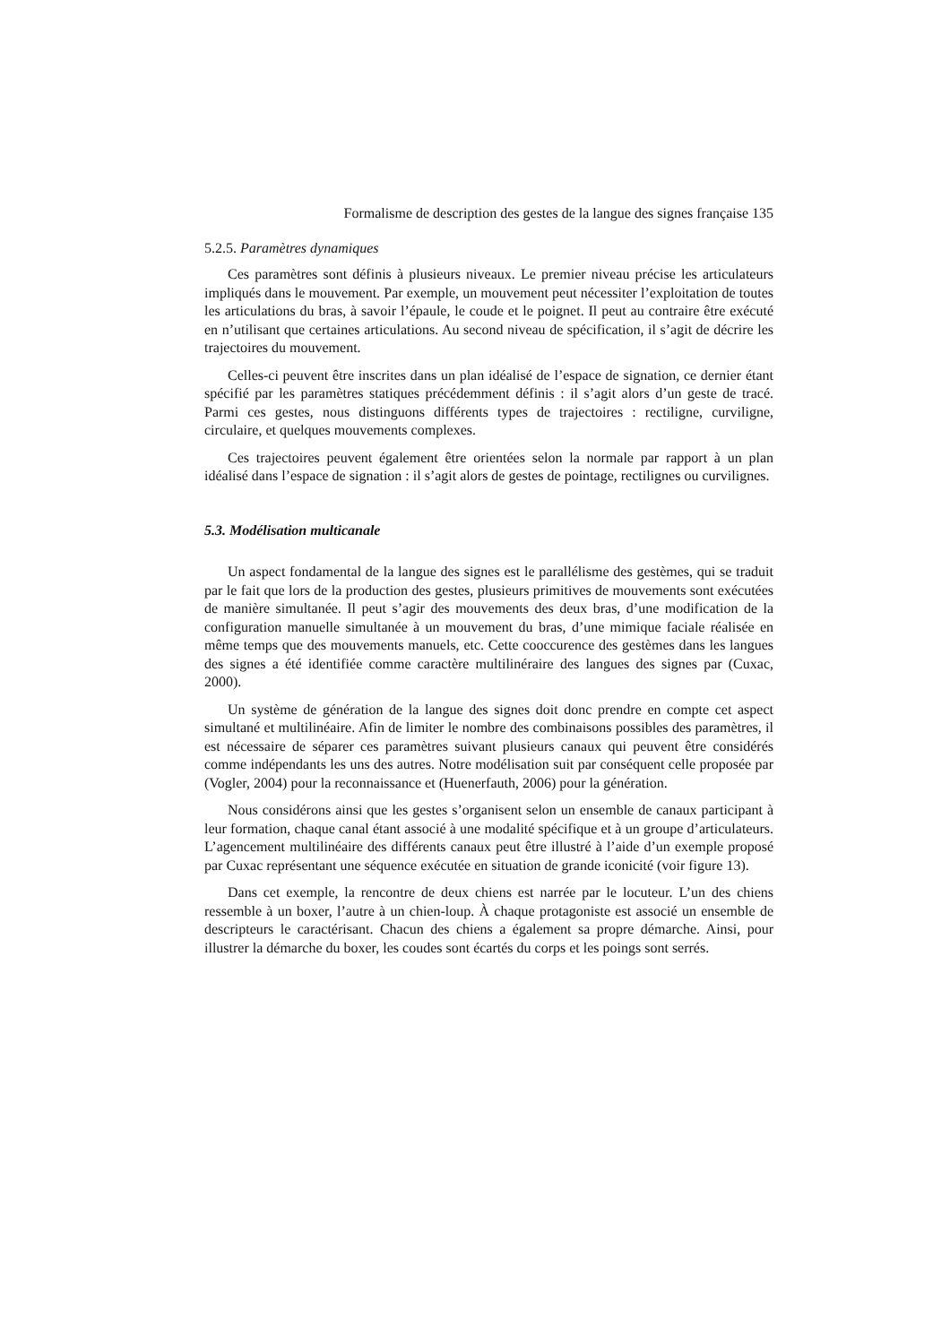Formalisme de description des gestes de la langue des signes française 135
5.2.5. Paramètres dynamiques
Ces paramètres sont définis à plusieurs niveaux. Le premier niveau précise les articulateurs impliqués dans le mouvement. Par exemple, un mouvement peut nécessiter l’exploitation de toutes les articulations du bras, à savoir l’épaule, le coude et le poignet. Il peut au contraire être exécuté en n’utilisant que certaines articulations. Au second niveau de spécification, il s’agit de décrire les trajectoires du mouvement.
Celles-ci peuvent être inscrites dans un plan idéalisé de l’espace de signation, ce dernier étant spécifié par les paramètres statiques précédemment définis : il s’agit alors d’un geste de tracé. Parmi ces gestes, nous distinguons différents types de trajectoires : rectiligne, curviligne, circulaire, et quelques mouvements complexes.
Ces trajectoires peuvent également être orientées selon la normale par rapport à un plan idéalisé dans l’espace de signation : il s’agit alors de gestes de pointage, rectilignes ou curvilignes.
5.3. Modélisation multicanale
Un aspect fondamental de la langue des signes est le parallélisme des gestèmes, qui se traduit par le fait que lors de la production des gestes, plusieurs primitives de mouvements sont exécutées de manière simultanée. Il peut s’agir des mouvements des deux bras, d’une modification de la configuration manuelle simultanée à un mouvement du bras, d’une mimique faciale réalisée en même temps que des mouvements manuels, etc. Cette cooccurence des gestèmes dans les langues des signes a été identifiée comme caractère multilinéraire des langues des signes par (Cuxac, 2000).
Un système de génération de la langue des signes doit donc prendre en compte cet aspect simultané et multilinéaire. Afin de limiter le nombre des combinaisons possibles des paramètres, il est nécessaire de séparer ces paramètres suivant plusieurs canaux qui peuvent être considérés comme indépendants les uns des autres. Notre modélisation suit par conséquent celle proposée par (Vogler, 2004) pour la reconnaissance et (Huenerfauth, 2006) pour la génération.
Nous considérons ainsi que les gestes s’organisent selon un ensemble de canaux participant à leur formation, chaque canal étant associé à une modalité spécifique et à un groupe d’articulateurs. L’agencement multilinéaire des différents canaux peut être illustré à l’aide d’un exemple proposé par Cuxac représentant une séquence exécutée en situation de grande iconicité (voir figure 13).
Dans cet exemple, la rencontre de deux chiens est narrée par le locuteur. L’un des chiens ressemble à un boxer, l’autre à un chien-loup. À chaque protagoniste est associé un ensemble de descripteurs le caractérisant. Chacun des chiens a également sa propre démarche. Ainsi, pour illustrer la démarche du boxer, les coudes sont écartés du corps et les poings sont serrés.